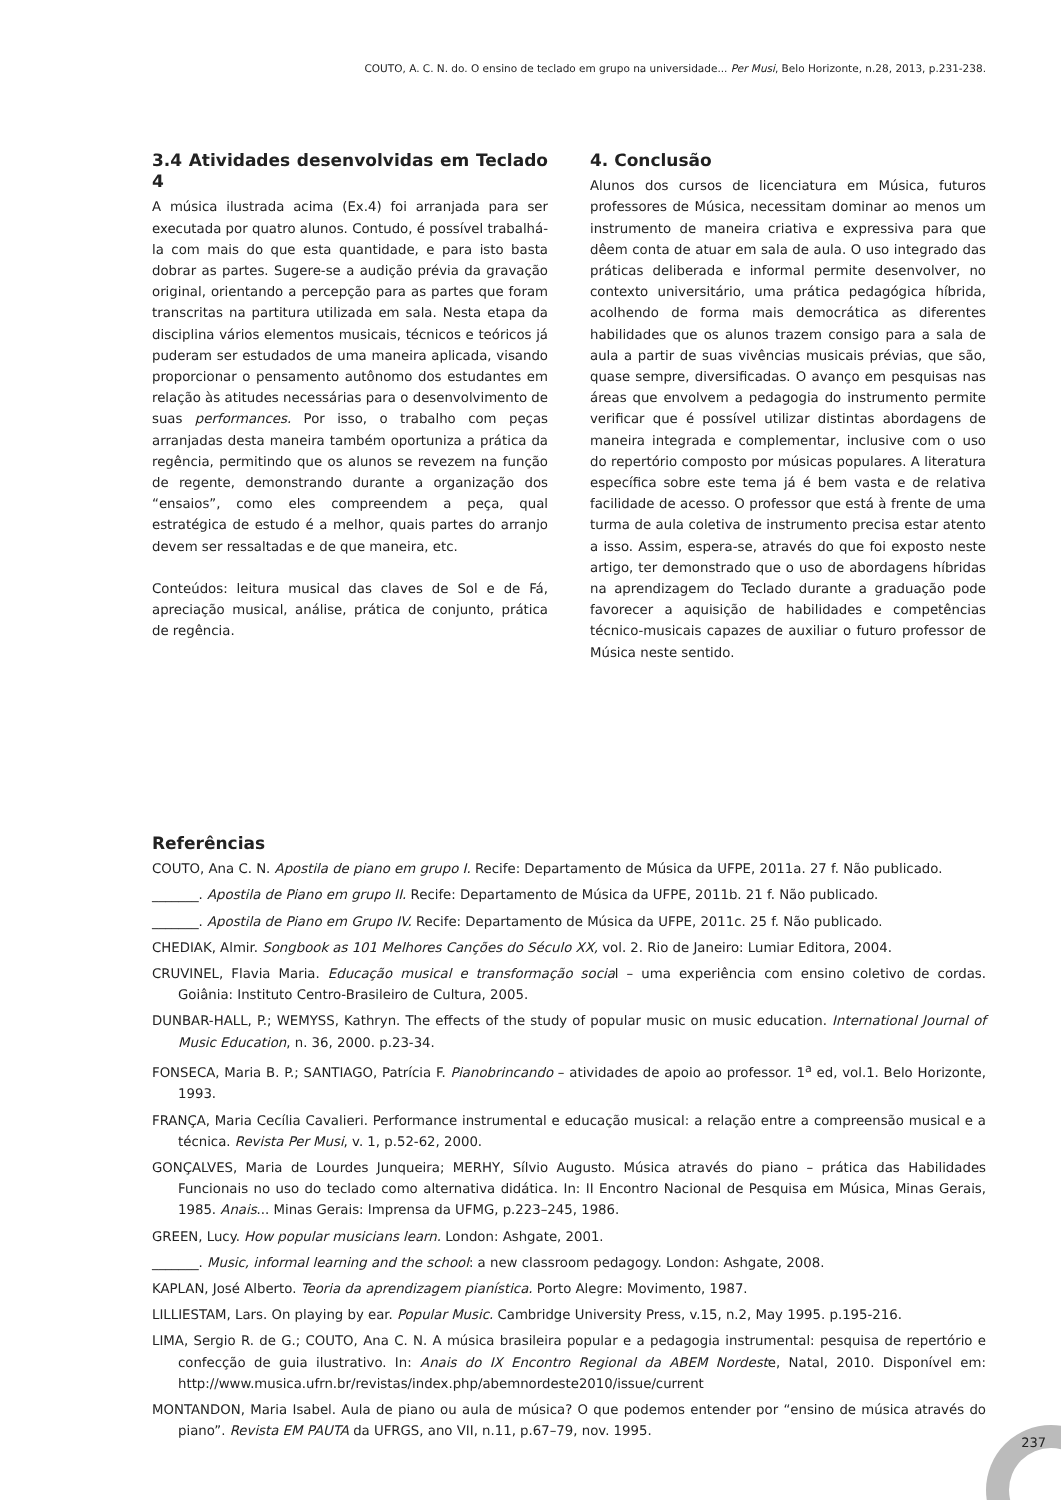COUTO, A. C. N. do. O ensino de teclado em grupo na universidade... Per Musi, Belo Horizonte, n.28, 2013, p.231-238.
3.4 Atividades desenvolvidas em Teclado 4
A música ilustrada acima (Ex.4) foi arranjada para ser executada por quatro alunos. Contudo, é possível trabalhá-la com mais do que esta quantidade, e para isto basta dobrar as partes. Sugere-se a audição prévia da gravação original, orientando a percepção para as partes que foram transcritas na partitura utilizada em sala. Nesta etapa da disciplina vários elementos musicais, técnicos e teóricos já puderam ser estudados de uma maneira aplicada, visando proporcionar o pensamento autônomo dos estudantes em relação às atitudes necessárias para o desenvolvimento de suas performances. Por isso, o trabalho com peças arranjadas desta maneira também oportuniza a prática da regência, permitindo que os alunos se revezem na função de regente, demonstrando durante a organização dos “ensaios”, como eles compreendem a peça, qual estratégica de estudo é a melhor, quais partes do arranjo devem ser ressaltadas e de que maneira, etc.
Conteúdos: leitura musical das claves de Sol e de Fá, apreciação musical, análise, prática de conjunto, prática de regência.
4. Conclusão
Alunos dos cursos de licenciatura em Música, futuros professores de Música, necessitam dominar ao menos um instrumento de maneira criativa e expressiva para que dêem conta de atuar em sala de aula. O uso integrado das práticas deliberada e informal permite desenvolver, no contexto universitário, uma prática pedagógica híbrida, acolhendo de forma mais democrática as diferentes habilidades que os alunos trazem consigo para a sala de aula a partir de suas vivências musicais prévias, que são, quase sempre, diversificadas. O avanço em pesquisas nas áreas que envolvem a pedagogia do instrumento permite verificar que é possível utilizar distintas abordagens de maneira integrada e complementar, inclusive com o uso do repertório composto por músicas populares. A literatura específica sobre este tema já é bem vasta e de relativa facilidade de acesso. O professor que está à frente de uma turma de aula coletiva de instrumento precisa estar atento a isso. Assim, espera-se, através do que foi exposto neste artigo, ter demonstrado que o uso de abordagens híbridas na aprendizagem do Teclado durante a graduação pode favorecer a aquisição de habilidades e competências técnico-musicais capazes de auxiliar o futuro professor de Música neste sentido.
Referências
COUTO, Ana C. N. Apostila de piano em grupo I. Recife: Departamento de Música da UFPE, 2011a. 27 f. Não publicado.
_______. Apostila de Piano em grupo II. Recife: Departamento de Música da UFPE, 2011b. 21 f. Não publicado.
_______. Apostila de Piano em Grupo IV. Recife: Departamento de Música da UFPE, 2011c. 25 f. Não publicado.
CHEDIAK, Almir. Songbook as 101 Melhores Canções do Século XX, vol. 2. Rio de Janeiro: Lumiar Editora, 2004.
CRUVINEL, Flavia Maria. Educação musical e transformação social – uma experiência com ensino coletivo de cordas. Goiânia: Instituto Centro-Brasileiro de Cultura, 2005.
DUNBAR-HALL, P.; WEMYSS, Kathryn. The effects of the study of popular music on music education. International Journal of Music Education, n. 36, 2000. p.23-34.
FONSECA, Maria B. P.; SANTIAGO, Patrícia F. Pianobrincando – atividades de apoio ao professor. 1<sup>a</sup> ed, vol.1. Belo Horizonte, 1993.
FRANÇA, Maria Cecília Cavalieri. Performance instrumental e educação musical: a relação entre a compreensão musical e a técnica. Revista Per Musi, v. 1, p.52-62, 2000.
GONÇALVES, Maria de Lourdes Junqueira; MERHY, Sílvio Augusto. Música através do piano – prática das Habilidades Funcionais no uso do teclado como alternativa didática. In: II Encontro Nacional de Pesquisa em Música, Minas Gerais, 1985. Anais... Minas Gerais: Imprensa da UFMG, p.223–245, 1986.
GREEN, Lucy. How popular musicians learn. London: Ashgate, 2001.
_______. Music, informal learning and the school: a new classroom pedagogy. London: Ashgate, 2008.
KAPLAN, José Alberto. Teoria da aprendizagem pianística. Porto Alegre: Movimento, 1987.
LILLIESTAM, Lars. On playing by ear. Popular Music. Cambridge University Press, v.15, n.2, May 1995. p.195-216.
LIMA, Sergio R. de G.; COUTO, Ana C. N. A música brasileira popular e a pedagogia instrumental: pesquisa de repertório e confecção de guia ilustrativo. In: Anais do IX Encontro Regional da ABEM Nordeste, Natal, 2010. Disponível em: http://www.musica.ufrn.br/revistas/index.php/abemnordeste2010/issue/current
MONTANDON, Maria Isabel. Aula de piano ou aula de música? O que podemos entender por “ensino de música através do piano”. Revista EM PAUTA da UFRGS, ano VII, n.11, p.67–79, nov. 1995.
237